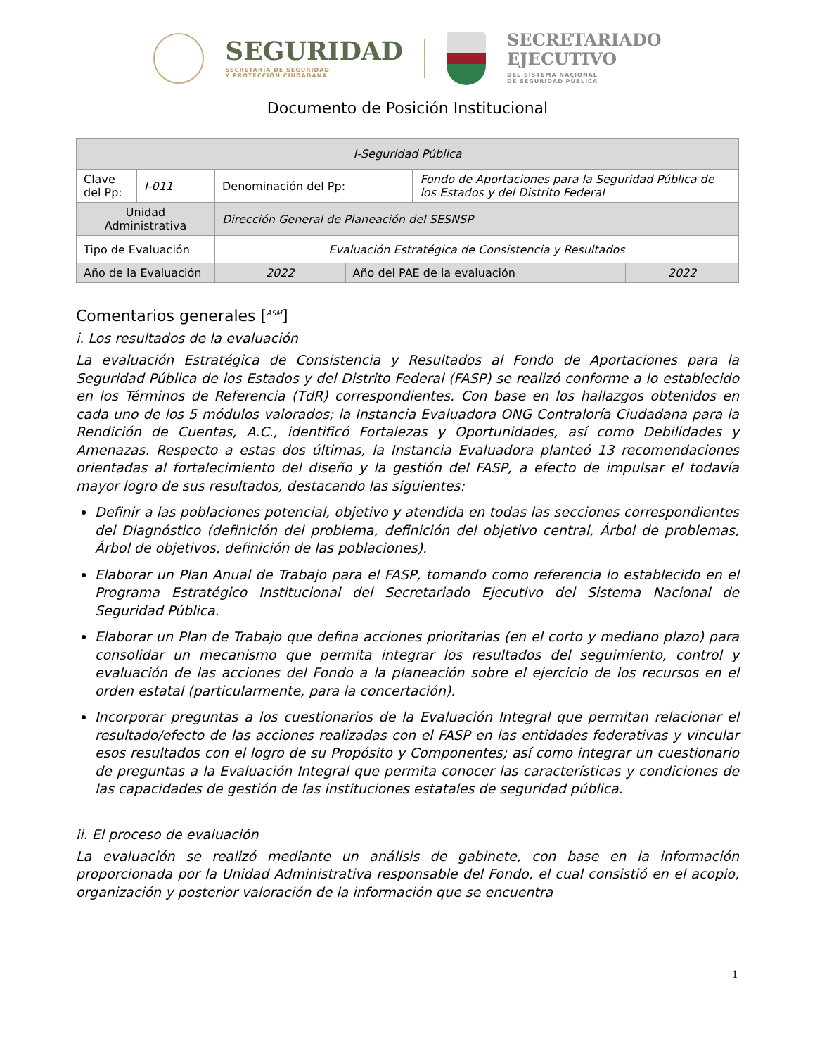SEGURIDAD
SECRETARÍA DE SEGURIDAD
Y PROTECCIÓN CIUDADANA
SECRETARIADO
EJECUTIVO
DEL SISTEMA NACIONAL
DE SEGURIDAD PÚBLICA
Documento de Posición Institucional
| I-Seguridad Pública | | | | | |
| Clave del Pp: | I-011 | Denominación del Pp: | | Fondo de Aportaciones para la Seguridad Pública de los Estados y del Distrito Federal | |
| Unidad Administrativa | | Dirección General de Planeación del SESNSP | | | |
| Tipo de Evaluación | | Evaluación Estratégica de Consistencia y Resultados | | | |
| Año de la Evaluación | | 2022 | Año del PAE de la evaluación | | 2022 |
Comentarios generales [<sup>ASM</sup>]
i. Los resultados de la evaluación
La evaluación Estratégica de Consistencia y Resultados al Fondo de Aportaciones para la Seguridad Pública de los Estados y del Distrito Federal (FASP) se realizó conforme a lo establecido en los Términos de Referencia (TdR) correspondientes. Con base en los hallazgos obtenidos en cada uno de los 5 módulos valorados; la Instancia Evaluadora ONG Contraloría Ciudadana para la Rendición de Cuentas, A.C., identificó Fortalezas y Oportunidades, así como Debilidades y Amenazas. Respecto a estas dos últimas, la Instancia Evaluadora planteó 13 recomendaciones orientadas al fortalecimiento del diseño y la gestión del FASP, a efecto de impulsar el todavía mayor logro de sus resultados, destacando las siguientes:
Definir a las poblaciones potencial, objetivo y atendida en todas las secciones correspondientes del Diagnóstico (definición del problema, definición del objetivo central, Árbol de problemas, Árbol de objetivos, definición de las poblaciones).
Elaborar un Plan Anual de Trabajo para el FASP, tomando como referencia lo establecido en el Programa Estratégico Institucional del Secretariado Ejecutivo del Sistema Nacional de Seguridad Pública.
Elaborar un Plan de Trabajo que defina acciones prioritarias (en el corto y mediano plazo) para consolidar un mecanismo que permita integrar los resultados del seguimiento, control y evaluación de las acciones del Fondo a la planeación sobre el ejercicio de los recursos en el orden estatal (particularmente, para la concertación).
Incorporar preguntas a los cuestionarios de la Evaluación Integral que permitan relacionar el resultado/efecto de las acciones realizadas con el FASP en las entidades federativas y vincular esos resultados con el logro de su Propósito y Componentes; así como integrar un cuestionario de preguntas a la Evaluación Integral que permita conocer las características y condiciones de las capacidades de gestión de las instituciones estatales de seguridad pública.
ii. El proceso de evaluación
La evaluación se realizó mediante un análisis de gabinete, con base en la información proporcionada por la Unidad Administrativa responsable del Fondo, el cual consistió en el acopio, organización y posterior valoración de la información que se encuentra
1